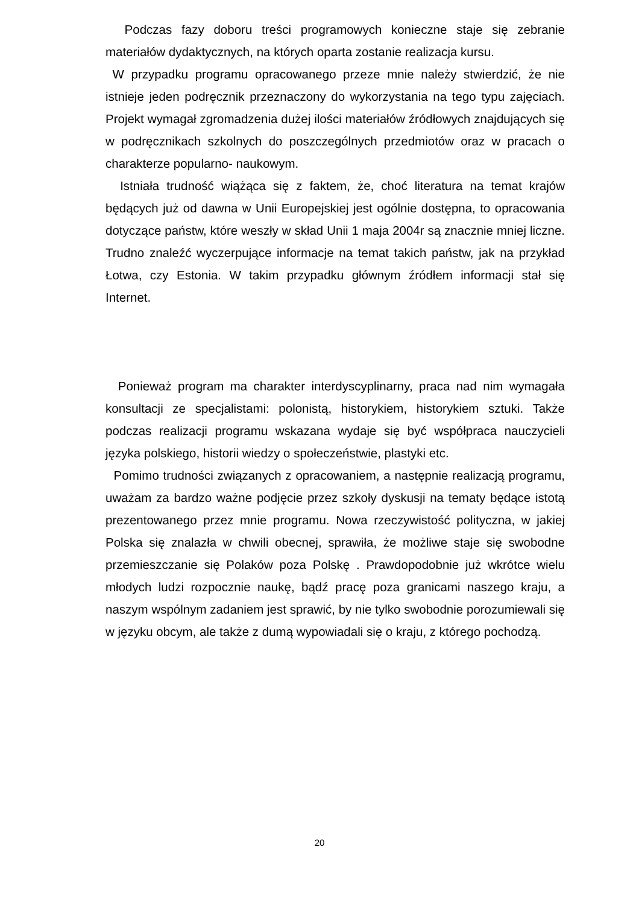Podczas fazy doboru treści programowych konieczne staje się zebranie materiałów dydaktycznych, na których oparta zostanie realizacja kursu.
W przypadku programu opracowanego przeze mnie należy stwierdzić, że nie istnieje jeden podręcznik przeznaczony do wykorzystania na tego typu zajęciach. Projekt wymagał zgromadzenia dużej ilości materiałów źródłowych znajdujących się w podręcznikach szkolnych do poszczególnych przedmiotów oraz w pracach o charakterze popularno- naukowym.
Istniała trudność wiążąca się z faktem, że, choć literatura na temat krajów będących już od dawna w Unii Europejskiej jest ogólnie dostępna, to opracowania dotyczące państw, które weszły w skład Unii 1 maja 2004r są znacznie mniej liczne. Trudno znaleźć wyczerpujące informacje na temat takich państw, jak na przykład Łotwa, czy Estonia. W takim przypadku głównym źródłem informacji stał się Internet.
Ponieważ program ma charakter interdyscyplinarny, praca nad nim wymagała konsultacji ze specjalistami: polonistą, historykiem, historykiem sztuki. Także podczas realizacji programu wskazana wydaje się być współpraca nauczycieli języka polskiego, historii wiedzy o społeczeństwie, plastyki etc.
Pomimo trudności związanych z opracowaniem, a następnie realizacją programu, uważam za bardzo ważne podjęcie przez szkoły dyskusji na tematy będące istotą prezentowanego przez mnie programu. Nowa rzeczywistość polityczna, w jakiej Polska się znalazła w chwili obecnej, sprawiła, że możliwe staje się swobodne przemieszczanie się Polaków poza Polskę . Prawdopodobnie już wkrótce wielu młodych ludzi rozpocznie naukę, bądź pracę poza granicami naszego kraju, a naszym wspólnym zadaniem jest sprawić, by nie tylko swobodnie porozumiewali się w języku obcym, ale także z dumą wypowiadali się o kraju, z którego pochodzą.
20